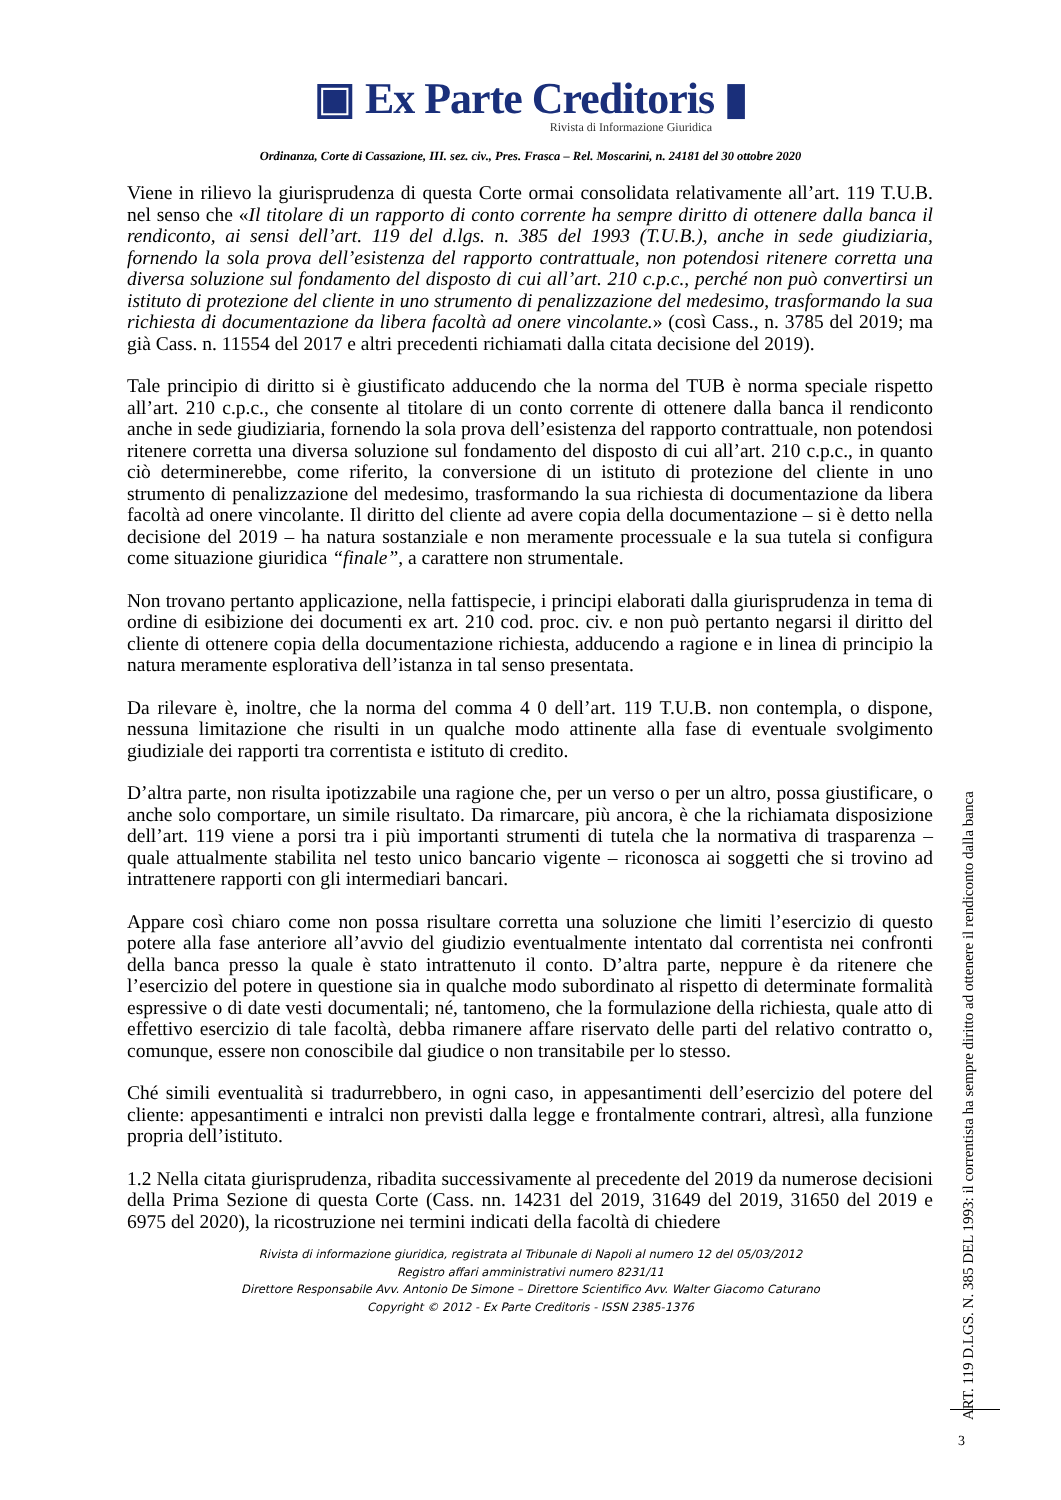▣ Ex Parte Creditoris ▮
Rivista di Informazione Giuridica
Ordinanza, Corte di Cassazione, III. sez. civ., Pres. Frasca – Rel. Moscarini, n. 24181 del 30 ottobre 2020
Viene in rilievo la giurisprudenza di questa Corte ormai consolidata relativamente all’art. 119 T.U.B. nel senso che «Il titolare di un rapporto di conto corrente ha sempre diritto di ottenere dalla banca il rendiconto, ai sensi dell’art. 119 del d.lgs. n. 385 del 1993 (T.U.B.), anche in sede giudiziaria, fornendo la sola prova dell’esistenza del rapporto contrattuale, non potendosi ritenere corretta una diversa soluzione sul fondamento del disposto di cui all’art. 210 c.p.c., perché non può convertirsi un istituto di protezione del cliente in uno strumento di penalizzazione del medesimo, trasformando la sua richiesta di documentazione da libera facoltà ad onere vincolante.» (così Cass., n. 3785 del 2019; ma già Cass. n. 11554 del 2017 e altri precedenti richiamati dalla citata decisione del 2019).
Tale principio di diritto si è giustificato adducendo che la norma del TUB è norma speciale rispetto all’art. 210 c.p.c., che consente al titolare di un conto corrente di ottenere dalla banca il rendiconto anche in sede giudiziaria, fornendo la sola prova dell’esistenza del rapporto contrattuale, non potendosi ritenere corretta una diversa soluzione sul fondamento del disposto di cui all’art. 210 c.p.c., in quanto ciò determinerebbe, come riferito, la conversione di un istituto di protezione del cliente in uno strumento di penalizzazione del medesimo, trasformando la sua richiesta di documentazione da libera facoltà ad onere vincolante. Il diritto del cliente ad avere copia della documentazione – si è detto nella decisione del 2019 – ha natura sostanziale e non meramente processuale e la sua tutela si configura come situazione giuridica “finale”, a carattere non strumentale.
Non trovano pertanto applicazione, nella fattispecie, i principi elaborati dalla giurisprudenza in tema di ordine di esibizione dei documenti ex art. 210 cod. proc. civ. e non può pertanto negarsi il diritto del cliente di ottenere copia della documentazione richiesta, adducendo a ragione e in linea di principio la natura meramente esplorativa dell’istanza in tal senso presentata.
Da rilevare è, inoltre, che la norma del comma 4 0 dell’art. 119 T.U.B. non contempla, o dispone, nessuna limitazione che risulti in un qualche modo attinente alla fase di eventuale svolgimento giudiziale dei rapporti tra correntista e istituto di credito.
D’altra parte, non risulta ipotizzabile una ragione che, per un verso o per un altro, possa giustificare, o anche solo comportare, un simile risultato. Da rimarcare, più ancora, è che la richiamata disposizione dell’art. 119 viene a porsi tra i più importanti strumenti di tutela che la normativa di trasparenza – quale attualmente stabilita nel testo unico bancario vigente – riconosca ai soggetti che si trovino ad intrattenere rapporti con gli intermediari bancari.
Appare così chiaro come non possa risultare corretta una soluzione che limiti l’esercizio di questo potere alla fase anteriore all’avvio del giudizio eventualmente intentato dal correntista nei confronti della banca presso la quale è stato intrattenuto il conto. D’altra parte, neppure è da ritenere che l’esercizio del potere in questione sia in qualche modo subordinato al rispetto di determinate formalità espressive o di date vesti documentali; né, tantomeno, che la formulazione della richiesta, quale atto di effettivo esercizio di tale facoltà, debba rimanere affare riservato delle parti del relativo contratto o, comunque, essere non conoscibile dal giudice o non transitabile per lo stesso.
Ché simili eventualità si tradurrebbero, in ogni caso, in appesantimenti dell’esercizio del potere del cliente: appesantimenti e intralci non previsti dalla legge e frontalmente contrari, altresì, alla funzione propria dell’istituto.
1.2 Nella citata giurisprudenza, ribadita successivamente al precedente del 2019 da numerose decisioni della Prima Sezione di questa Corte (Cass. nn. 14231 del 2019, 31649 del 2019, 31650 del 2019 e 6975 del 2020), la ricostruzione nei termini indicati della facoltà di chiedere
Rivista di informazione giuridica, registrata al Tribunale di Napoli al numero 12 del 05/03/2012
Registro affari amministrativi numero 8231/11
Direttore Responsabile Avv. Antonio De Simone – Direttore Scientifico Avv. Walter Giacomo Caturano
Copyright © 2012 - Ex Parte Creditoris - ISSN 2385-1376
ART. 119 D.LGS. N. 385 DEL 1993: il correntista ha sempre diritto ad ottenere il rendiconto dalla banca
3